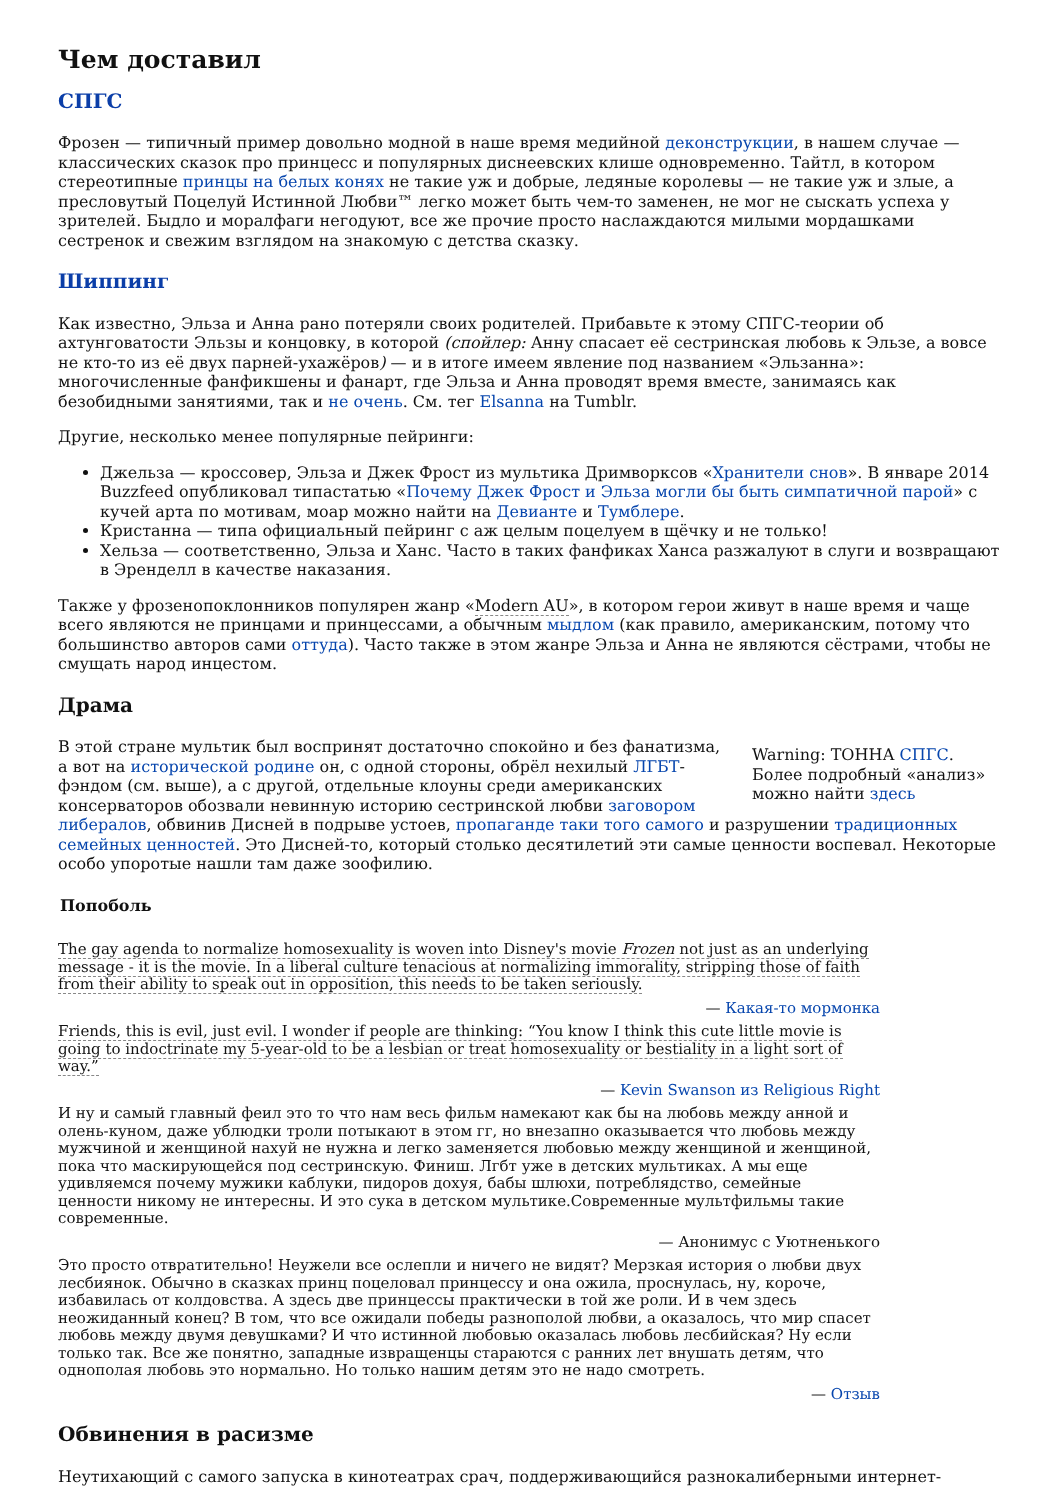Чем доставил
СПГС
Фрозен — типичный пример довольно модной в наше время медийной деконструкции, в нашем случае — классических сказок про принцесс и популярных диснеевских клише одновременно. Тайтл, в котором стереотипные принцы на белых конях не такие уж и добрые, ледяные королевы — не такие уж и злые, а пресловутый Поцелуй Истинной Любви™ легко может быть чем-то заменен, не мог не сыскать успеха у зрителей. Быдло и моралфаги негодуют, все же прочие просто наслаждаются милыми мордашками сестренок и свежим взглядом на знакомую с детства сказку.
Шиппинг
Как известно, Эльза и Анна рано потеряли своих родителей. Прибавьте к этому СПГС-теории об ахтунговатости Эльзы и концовку, в которой (спойлер: Анну спасает её сестринская любовь к Эльзе, а вовсе не кто-то из её двух парней-ухажёров) — и в итоге имеем явление под названием «Эльзанна»: многочисленные фанфикшены и фанарт, где Эльза и Анна проводят время вместе, занимаясь как безобидными занятиями, так и не очень. См. тег Elsanna на Tumblr.
Другие, несколько менее популярные пейринги:
Джельза — кроссовер, Эльза и Джек Фрост из мультика Дримворксов «Хранители снов». В январе 2014 Buzzfeed опубликовал типастатью «Почему Джек Фрост и Эльза могли бы быть симпатичной парой» с кучей арта по мотивам, моар можно найти на Девианте и Тумблере.
Кристанна — типа официальный пейринг с аж целым поцелуем в щёчку и не только!
Хельза — соответственно, Эльза и Ханс. Часто в таких фанфиках Ханса разжалуют в слуги и возвращают в Эренделл в качестве наказания.
Также у фрозенопоклонников популярен жанр «Modern AU», в котором герои живут в наше время и чаще всего являются не принцами и принцессами, а обычным мыдлом (как правило, американским, потому что большинство авторов сами оттуда). Часто также в этом жанре Эльза и Анна не являются сёстрами, чтобы не смущать народ инцестом.
Драма
Warning: ТОННА СПГС. Более подробный «анализ» можно найти здесь
В этой стране мультик был воспринят достаточно спокойно и без фанатизма, а вот на исторической родине он, с одной стороны, обрёл нехилый ЛГБТ-фэндом (см. выше), а с другой, отдельные клоуны среди американских консерваторов обозвали невинную историю сестринской любви заговором либералов, обвинив Дисней в подрыве устоев, пропаганде таки того самого и разрушении традиционных семейных ценностей. Это Дисней-то, который столько десятилетий эти самые ценности воспевал. Некоторые особо упоротые нашли там даже зоофилию.
Попоболь
The gay agenda to normalize homosexuality is woven into Disney's movie Frozen not just as an underlying message - it is the movie. In a liberal culture tenacious at normalizing immorality, stripping those of faith from their ability to speak out in opposition, this needs to be taken seriously.
— Какая-то мормонка
Friends, this is evil, just evil. I wonder if people are thinking: “You know I think this cute little movie is going to indoctrinate my 5-year-old to be a lesbian or treat homosexuality or bestiality in a light sort of way.”
— Kevin Swanson из Religious Right
И ну и самый главный феил это то что нам весь фильм намекают как бы на любовь между анной и олень-куном, даже ублюдки троли потыкают в этом гг, но внезапно оказывается что любовь между мужчиной и женщиной нахуй не нужна и легко заменяется любовью между женщиной и женщиной, пока что маскирующейся под сестринскую. Финиш. Лгбт уже в детских мультиках. А мы еще удивляемся почему мужики каблуки, пидоров дохуя, бабы шлюхи, потреблядство, семейные ценности никому не интересны. И это сука в детском мультике.Современные мультфильмы такие современные.
— Анонимус с Уютненького
Это просто отвратительно! Неужели все ослепли и ничего не видят? Мерзкая история о любви двух лесбиянок. Обычно в сказках принц поцеловал принцессу и она ожила, проснулась, ну, короче, избавилась от колдовства. А здесь две принцессы практически в той же роли. И в чем здесь неожиданный конец? В том, что все ожидали победы разнополой любви, а оказалось, что мир спасет любовь между двумя девушками? И что истинной любовью оказалась любовь лесбийская? Ну если только так. Все же понятно, западные извращенцы стараются с ранних лет внушать детям, что однополая любовь это нормально. Но только нашим детям это не надо смотреть.
— Отзыв
Обвинения в расизме
Неутихающий с самого запуска в кинотеатрах срач, поддерживающийся разнокалиберными интернет-